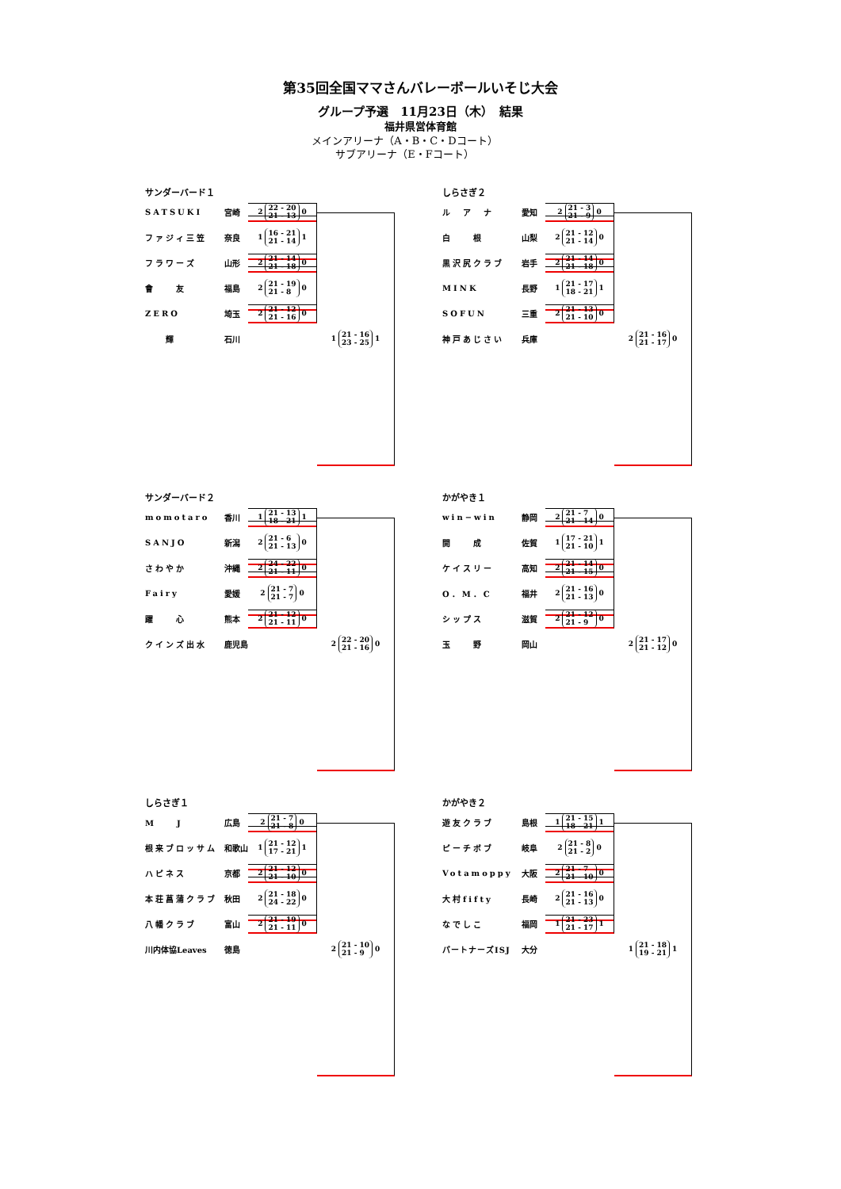第35回全国ママさんバレーボールいそじ大会
グループ予選　11月23日（木）　結果
福井県営体育館
メインアリーナ（A・B・C・Dコート）
サブアリーナ（E・Fコート）
サンダーバード１
SATSUKI 宮崎
2 22 - 20
21 - 13 0
ファジィ三笠 奈良
1 16 - 21
21 - 14 1
フラワーズ 山形
2 21 - 14
21 - 18 0
會　　友 福島
2 21 - 19
21 - 8 0
ZERO 埼玉
2 21 - 12
21 - 16 0
　　輝 石川
1 21 - 16
23 - 25 1
しらさぎ２
ル　ア　ナ 愛知
2 21 - 3
21 - 9 0
白　　根 山梨
2 21 - 12
21 - 14 0
黒沢尻クラブ 岩手
2 21 - 14
21 - 18 0
MINK 長野
1 21 - 17
18 - 21 1
SOFUN 三重
2 21 - 13
21 - 10 0
神戸あじさい 兵庫
2 21 - 16
21 - 17 0
サンダーバード２
momotaro 香川
1 21 - 13
18 - 21 1
SANJO 新潟
2 21 - 6
21 - 13 0
さわやか 沖縄
2 24 - 22
21 - 11 0
Fairy 愛媛
2 21 - 7
21 - 7 0
躍　　心 熊本
2 21 - 12
21 - 11 0
クインズ出水 鹿児島
2 22 - 20
21 - 16 0
かがやき１
win−win 静岡
2 21 - 7
21 - 14 0
開　　成 佐賀
1 17 - 21
21 - 10 1
ケイスリー 高知
2 21 - 14
21 - 15 0
O．M．C 福井
2 21 - 16
21 - 13 0
シップス 滋賀
2 21 - 12
21 - 9 0
玉　　野 岡山
2 21 - 17
21 - 12 0
しらさぎ１
M　　J 広島
2 21 - 7
21 - 8 0
根来ブロッサム 和歌山
1 21 - 12
17 - 21 1
ハピネス 京都
2 21 - 12
21 - 10 0
本荘菖蒲クラブ 秋田
2 21 - 18
24 - 22 0
八幡クラブ 富山
2 21 - 19
21 - 11 0
川内体協Leaves 徳島
2 21 - 10
21 - 9 0
かがやき２
遊友クラブ 島根
1 21 - 15
18 - 21 1
ピーチボブ 岐阜
2 21 - 8
21 - 2 0
Votamoppy 大阪
2 21 - 7
21 - 10 0
大村fifty 長崎
2 21 - 16
21 - 13 0
なでしこ 福岡
1 21 - 23
21 - 17 1
パートナーズISJ 大分
1 21 - 18
19 - 21 1